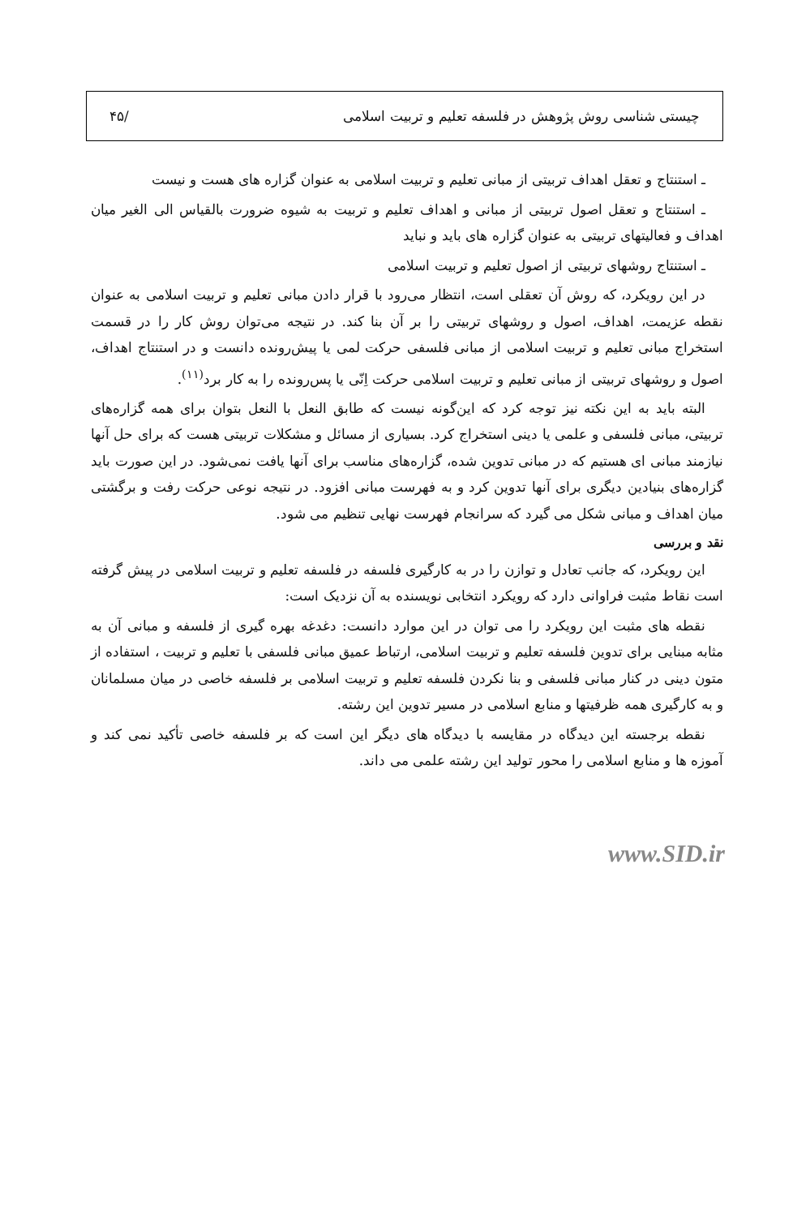چیستی شناسی روش پژوهش در فلسفه تعلیم و تربیت اسلامی /۴۵
ـ استنتاج و تعقل اهداف تربیتی از مبانی تعلیم و تربیت اسلامی به عنوان گزاره های هست و نیست
ـ استنتاج و تعقل اصول تربیتی از مبانی و اهداف تعلیم و تربیت به شیوه ضرورت بالقیاس الی الغیر میان اهداف و فعالیتهای تربیتی به عنوان گزاره های باید و نباید
ـ استنتاج روشهای تربیتی از اصول تعلیم و تربیت اسلامی
در این رویکرد، که روش آن تعقلی است، انتظار می‌رود با قرار دادن مبانی تعلیم و تربیت اسلامی به عنوان نقطه عزیمت، اهداف، اصول و روشهای تربیتی را بر آن بنا کند. در نتیجه می‌توان روش کار را در قسمت استخراج مبانی تعلیم و تربیت اسلامی از مبانی فلسفی حرکت لمی یا پیش‌رونده دانست و در استنتاج اهداف، اصول و روشهای تربیتی از مبانی تعلیم و تربیت اسلامی حرکت اِنّی یا پس‌رونده را به کار برد<sup>(۱۱)</sup>.
البته باید به این نکته نیز توجه کرد که این‌گونه نیست که طابق النعل با النعل بتوان برای همه گزاره‌های تربیتی، مبانی فلسفی و علمی یا دینی استخراج کرد. بسیاری از مسائل و مشکلات تربیتی هست که برای حل آنها نیازمند مبانی ای هستیم که در مبانی تدوین شده، گزاره‌های مناسب برای آنها یافت نمی‌شود. در این صورت باید گزاره‌های بنیادین دیگری برای آنها تدوین کرد و به فهرست مبانی افزود. در نتیجه نوعی حرکت رفت و برگشتی میان اهداف و مبانی شکل می گیرد که سرانجام فهرست نهایی تنظیم می شود.
نقد و بررسی
این رویکرد، که جانب تعادل و توازن را در به کارگیری فلسفه در فلسفه تعلیم و تربیت اسلامی در پیش گرفته است نقاط مثبت فراوانی دارد که رویکرد انتخابی نویسنده به آن نزدیک است:
نقطه های مثبت این رویکرد را می توان در این موارد دانست: دغدغه بهره گیری از فلسفه و مبانی آن به مثابه مبنایی برای تدوین فلسفه تعلیم و تربیت اسلامی، ارتباط عمیق مبانی فلسفی با تعلیم و تربیت ، استفاده از متون دینی در کنار مبانی فلسفی و بنا نکردن فلسفه تعلیم و تربیت اسلامی بر فلسفه خاصی در میان مسلمانان و به کارگیری همه ظرفیتها و منابع اسلامی در مسیر تدوین این رشته.
نقطه برجسته این دیدگاه در مقایسه با دیدگاه های دیگر این است که بر فلسفه خاصی تأکید نمی کند و آموزه ها و منابع اسلامی را محور تولید این رشته علمی می داند.
www.SID.ir